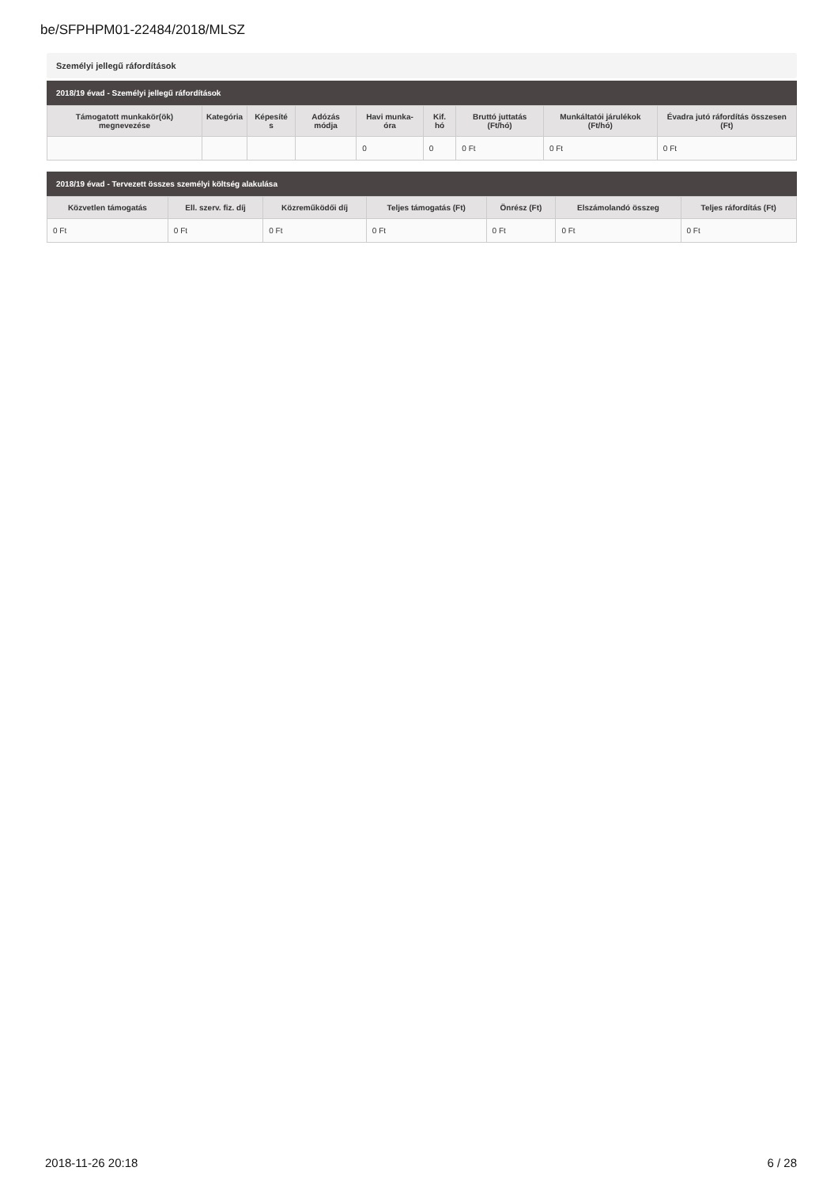be/SFPHPM01-22484/2018/MLSZ
Személyi jellegű ráfordítások
2018/19 évad - Személyi jellegű ráfordítások
| Támogatott munkakör(ök) megnevezése | Kategória | Képesíté s | Adózás módja | Havi munka-óra | Kif. hó | Bruttó juttatás (Ft/hó) | Munkáltatói járulékok (Ft/hó) | Évadra jutó ráfordítás összesen (Ft) |
| --- | --- | --- | --- | --- | --- | --- | --- | --- |
| | | | | 0 | 0 | 0 Ft | 0 Ft | 0 Ft |
2018/19 évad - Tervezett összes személyi költség alakulása
| Közvetlen támogatás | Ell. szerv. fiz. díj | Közreműködői díj | Teljes támogatás (Ft) | Önrész (Ft) | Elszámolandó összeg | Teljes ráfordítás (Ft) |
| --- | --- | --- | --- | --- | --- | --- |
| 0 Ft | 0 Ft | 0 Ft | 0 Ft | 0 Ft | 0 Ft | 0 Ft |
2018-11-26 20:18 6 / 28